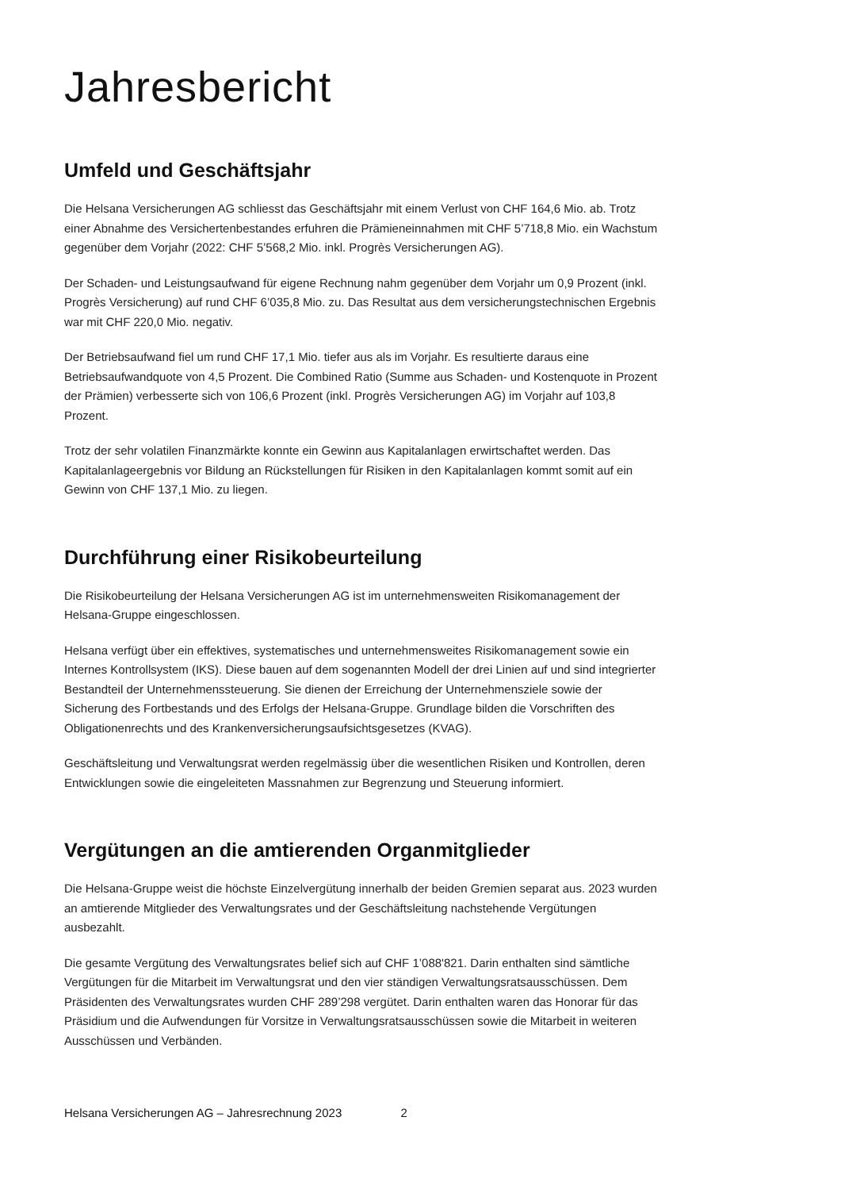Jahresbericht
Umfeld und Geschäftsjahr
Die Helsana Versicherungen AG schliesst das Geschäftsjahr mit einem Verlust von CHF 164,6 Mio. ab. Trotz einer Abnahme des Versichertenbestandes erfuhren die Prämieneinnahmen mit CHF 5’718,8 Mio. ein Wachstum gegenüber dem Vorjahr (2022: CHF 5’568,2 Mio. inkl. Progrès Versicherungen AG).
Der Schaden- und Leistungsaufwand für eigene Rechnung nahm gegenüber dem Vorjahr um 0,9 Prozent (inkl. Progrès Versicherung) auf rund CHF 6’035,8 Mio. zu. Das Resultat aus dem versicherungstechnischen Ergebnis war mit CHF 220,0 Mio. negativ.
Der Betriebsaufwand fiel um rund CHF 17,1 Mio. tiefer aus als im Vorjahr. Es resultierte daraus eine Betriebsaufwandquote von 4,5 Prozent. Die Combined Ratio (Summe aus Schaden- und Kostenquote in Prozent der Prämien) verbesserte sich von 106,6 Prozent (inkl. Progrès Versicherungen AG) im Vorjahr auf 103,8 Prozent.
Trotz der sehr volatilen Finanzmärkte konnte ein Gewinn aus Kapitalanlagen erwirtschaftet werden. Das Kapitalanlageergebnis vor Bildung an Rückstellungen für Risiken in den Kapitalanlagen kommt somit auf ein Gewinn von CHF 137,1 Mio. zu liegen.
Durchführung einer Risikobeurteilung
Die Risikobeurteilung der Helsana Versicherungen AG ist im unternehmensweiten Risikomanagement der Helsana-Gruppe eingeschlossen.
Helsana verfügt über ein effektives, systematisches und unternehmensweites Risikomanagement sowie ein Internes Kontrollsystem (IKS). Diese bauen auf dem sogenannten Modell der drei Linien auf und sind integrierter Bestandteil der Unternehmenssteuerung. Sie dienen der Erreichung der Unternehmensziele sowie der Sicherung des Fortbestands und des Erfolgs der Helsana-Gruppe. Grundlage bilden die Vorschriften des Obligationenrechts und des Krankenversicherungsaufsichtsgesetzes (KVAG).
Geschäftsleitung und Verwaltungsrat werden regelmässig über die wesentlichen Risiken und Kontrollen, deren Entwicklungen sowie die eingeleiteten Massnahmen zur Begrenzung und Steuerung informiert.
Vergütungen an die amtierenden Organmitglieder
Die Helsana-Gruppe weist die höchste Einzelvergütung innerhalb der beiden Gremien separat aus. 2023 wurden an amtierende Mitglieder des Verwaltungsrates und der Geschäftsleitung nachstehende Vergütungen ausbezahlt.
Die gesamte Vergütung des Verwaltungsrates belief sich auf CHF 1’088'821. Darin enthalten sind sämtliche Vergütungen für die Mitarbeit im Verwaltungsrat und den vier ständigen Verwaltungsratsausschüssen. Dem Präsidenten des Verwaltungsrates wurden CHF 289’298 vergütet. Darin enthalten waren das Honorar für das Präsidium und die Aufwendungen für Vorsitze in Verwaltungsratsausschüssen sowie die Mitarbeit in weiteren Ausschüssen und Verbänden.
Helsana Versicherungen AG – Jahresrechnung 2023 2